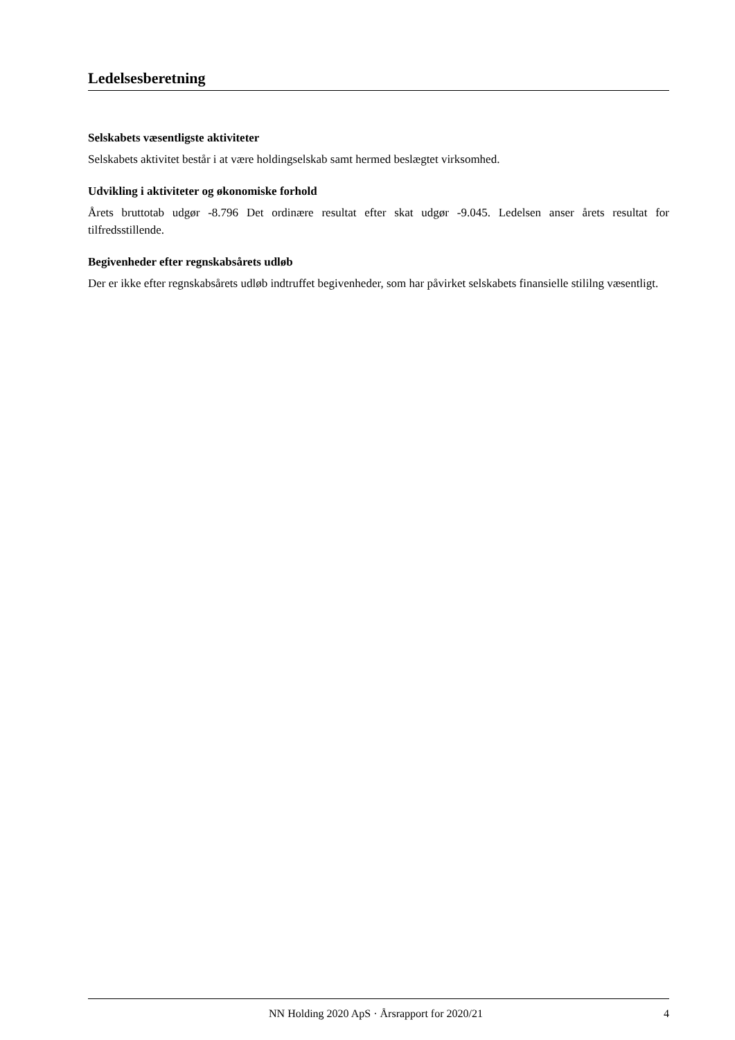Ledelsesberetning
Selskabets væsentligste aktiviteter
Selskabets aktivitet består i at være holdingselskab samt hermed beslægtet virksomhed.
Udvikling i aktiviteter og økonomiske forhold
Årets bruttotab udgør -8.796 Det ordinære resultat efter skat udgør -9.045. Ledelsen anser årets resultat for tilfredsstillende.
Begivenheder efter regnskabsårets udløb
Der er ikke efter regnskabsårets udløb indtruffet begivenheder, som har påvirket selskabets finansielle stililng væsentligt.
NN Holding 2020 ApS · Årsrapport for 2020/21 4